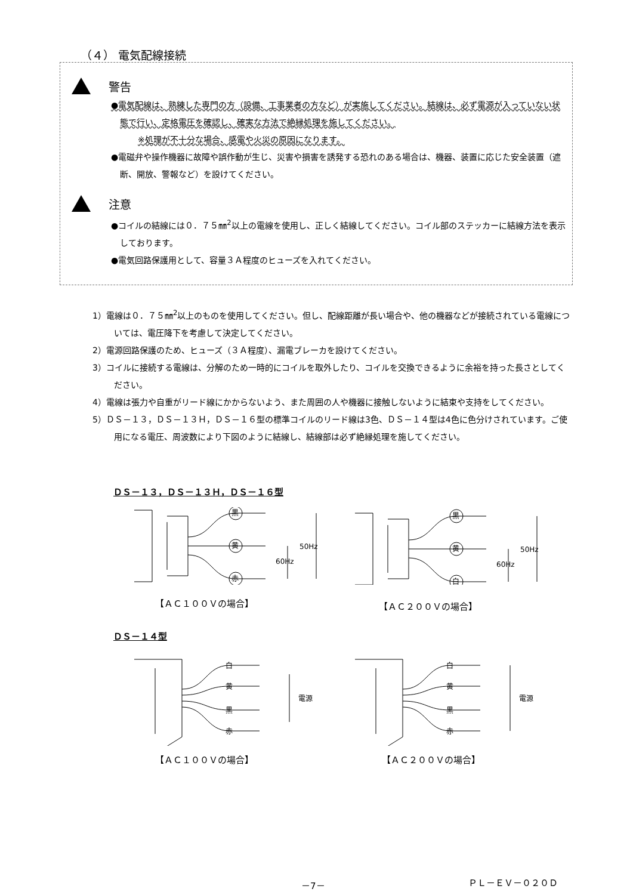（４） 電気配線接続
警告
●電気配線は、熟練した専門の方（設備、工事業者の方など）が実施してください。結線は、必ず電源が入っていない状態で行い、定格電圧を確認し、確実な方法で絶縁処理を施してください。
※処理が不十分な場合、感電や火災の原因になります。
●電磁弁や操作機器に故障や誤作動が生じ、災害や損害を誘発する恐れのある場合は、機器、装置に応じた安全装置（遮断、開放、警報など）を設けてください。
注意
●コイルの結線には０．７５㎜<sup>2</sup>以上の電線を使用し、正しく結線してください。コイル部のステッカーに結線方法を表示しております。
●電気回路保護用として、容量３Ａ程度のヒューズを入れてください。
1）電線は０．７５㎜<sup>2</sup>以上のものを使用してください。但し、配線距離が長い場合や、他の機器などが接続されている電線については、電圧降下を考慮して決定してください。
2）電源回路保護のため、ヒューズ（３Ａ程度）、漏電ブレーカを設けてください。
3）コイルに接続する電線は、分解のため一時的にコイルを取外したり、コイルを交換できるように余裕を持った長さとしてください。
4）電線は張力や自重がリード線にかからないよう、また周囲の人や機器に接触しないように結束や支持をしてください。
5）ＤＳ－１３，ＤＳ－１３Ｈ，ＤＳ－１６型の標準コイルのリード線は3色、ＤＳ－１４型は4色に色分けされています。ご使用になる電圧、周波数により下図のように結線し、結線部は必ず絶縁処理を施してください。
ＤＳ－１３，ＤＳ－１３Ｈ，ＤＳ－１６型
黒
黄
赤
50Hz
60Hz
黒
黄
白
50Hz
60Hz
【ＡＣ１００Ｖの場合】 【ＡＣ２００Ｖの場合】
ＤＳ－１４型
白
黄
黒
赤
電源
白
黄
黒
赤
電源
【ＡＣ１００Ｖの場合】 【ＡＣ２００Ｖの場合】
－7－ ＰＬ－ＥＶ－０２０Ｄ